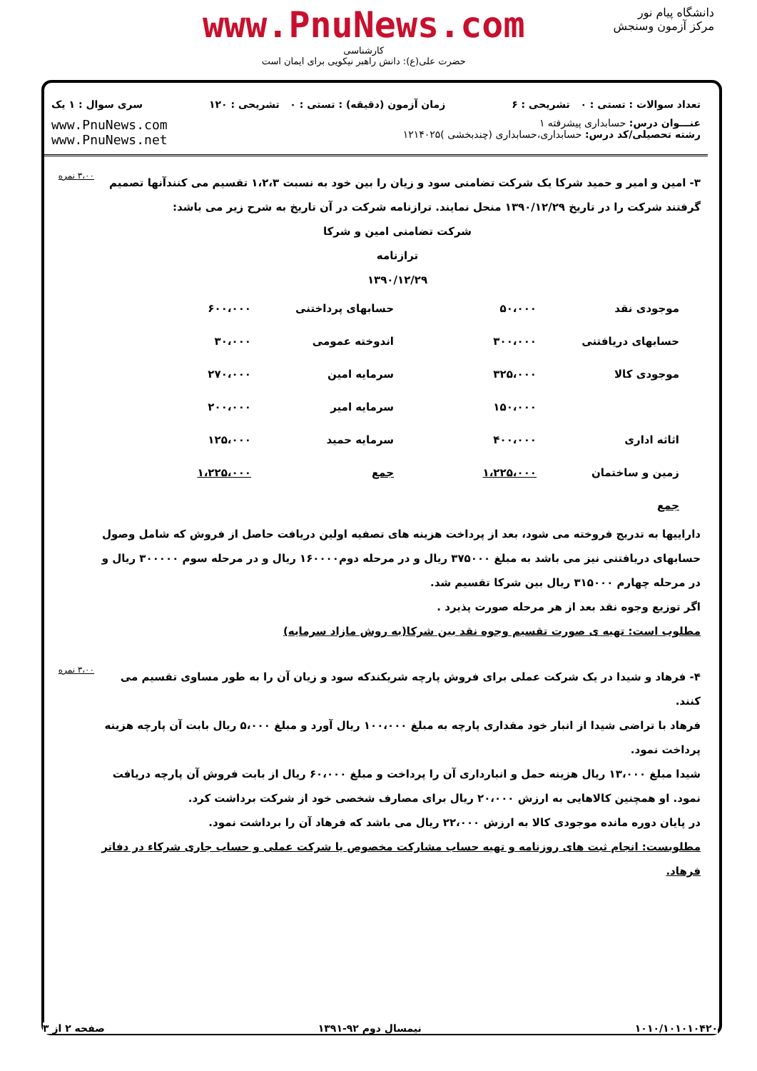دانشگاه پیام نور
مرکز آزمون وسنجش
www.PnuNews.com
کارشناسی
حضرت علی(ع): دانش راهبر نیکویی برای ایمان است
تعداد سوالات : تستی : ۰ تشریحی : ۶ زمان آزمون (دقیقه) : تستی : ۰ تشریحی : ۱۲۰ سری سوال : ۱ یک
عنـــوان درس: حسابداری پیشرفته ۱
رشته تحصیلی/کد درس: حسابداری،حسابداری (چندبخشی )۱۲۱۴۰۲۵
www.PnuNews.com
www.PnuNews.net
۳- امین و امیر و حمید شرکا یک شرکت تضامنی سود و زیان را بین خود به نسبت ۱،۲،۳ تقسیم می کنندآنها تصمیم گرفتند شرکت را در تاریخ ۱۳۹۰/۱۲/۲۹ منحل نمایند. ترازنامه شرکت در آن تاریخ به شرح زیر می باشد:
شرکت تضامنی امین و شرکا
ترازنامه
۱۳۹۰/۱۲/۲۹
| موجودی نقد | ۵۰،۰۰۰ | حسابهای پرداختنی | ۶۰۰،۰۰۰ |
| حسابهای دریافتنی | ۳۰۰،۰۰۰ | اندوخته عمومی | ۳۰،۰۰۰ |
| موجودی کالا | ۳۲۵،۰۰۰ | سرمایه امین | ۲۷۰،۰۰۰ |
| | ۱۵۰،۰۰۰ | سرمایه امیر | ۲۰۰،۰۰۰ |
| اثاثه اداری | ۴۰۰،۰۰۰ | سرمایه حمید | ۱۲۵،۰۰۰ |
| زمین و ساختمان | ۱،۲۲۵،۰۰۰ | جمع | ۱،۲۲۵،۰۰۰ |
| جمع | | | |
داراییها به تدریج فروخته می شود، بعد از پرداخت هزینه های تصفیه اولین دریافت حاصل از فروش که شامل وصول حسابهای دریافتنی نیز می باشد به مبلغ ۳۷۵۰۰۰ ریال و در مرحله دوم۱۶۰۰۰۰ ریال و در مرحله سوم ۳۰۰۰۰۰ ریال و در مرحله چهارم ۳۱۵۰۰۰ ریال بین شرکا تقسیم شد.
اگر توزیع وجوه نقد بعد از هر مرحله صورت پذیرد .
مطلوب است: تهیه ی صورت تقسیم وجوه نقد بین شرکا(به روش مازاد سرمایه)
۳،۰۰ نمره
۴- فرهاد و شیدا در یک شرکت عملی برای فروش پارچه شریکندکه سود و زیان آن را به طور مساوی تقسیم می کنند.
فرهاد با تراضی شیدا از انبار خود مقداری پارچه به مبلغ ۱۰۰،۰۰۰ ریال آورد و مبلغ ۵،۰۰۰ ریال بابت آن پارچه هزینه پرداخت نمود.
شیدا مبلغ ۱۳،۰۰۰ ریال هزینه حمل و انبارداری آن را پرداخت و مبلغ ۶۰،۰۰۰ ریال از بابت فروش آن پارچه دریافت نمود. او همچنین کالاهایی به ارزش ۲۰،۰۰۰ ریال برای مصارف شخصی خود از شرکت برداشت کرد.
در پایان دوره مانده موجودی کالا به ارزش ۲۲،۰۰۰ ریال می باشد که فرهاد آن را برداشت نمود.
مطلوبست: انجام ثبت های روزنامه و تهیه حساب مشارکت مخصوص یا شرکت عملی و حساب جاری شرکاء در دفاتر فرهاد.
۳،۰۰ نمره
۱۰۱۰/۱۰۱۰۱۰۴۲۰ نیمسال دوم ۹۲-۱۳۹۱ صفحه ۲ از ۳